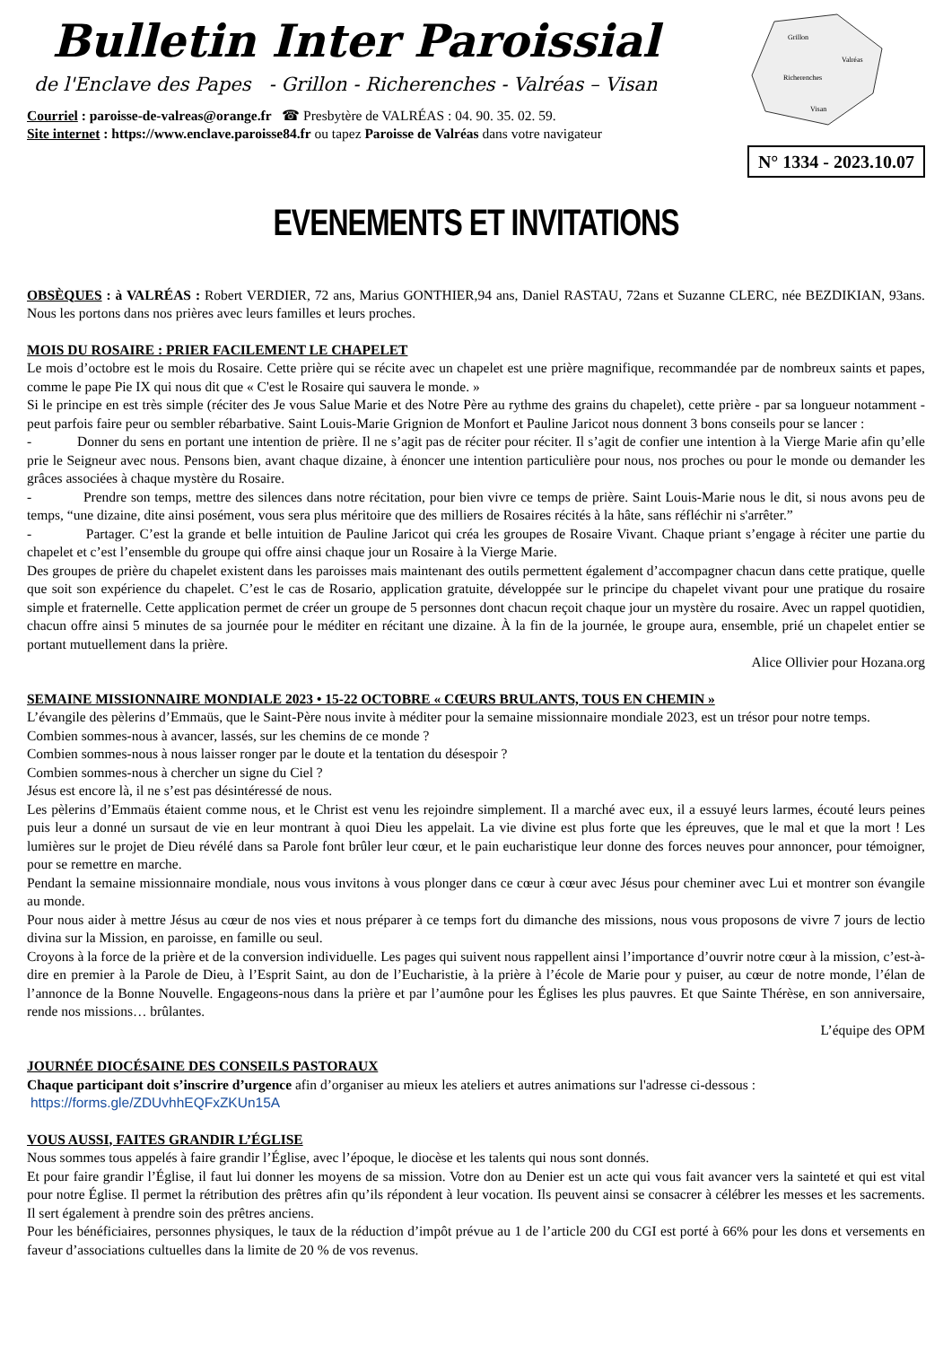Bulletin Inter Paroissial
de l'Enclave des Papes - Grillon - Richerenches - Valréas – Visan
Courriel : paroisse-de-valreas@orange.fr ☎ Presbytère de VALRÉAS : 04. 90. 35. 02. 59.
Site internet : https://www.enclave.paroisse84.fr ou tapez Paroisse de Valréas dans votre navigateur
Grillon
Valréas
Richerenches
Visan
N° 1334 - 2023.10.07
EVENEMENTS ET INVITATIONS
OBSÈQUES : à VALRÉAS : Robert VERDIER, 72 ans, Marius GONTHIER,94 ans, Daniel RASTAU, 72ans et Suzanne CLERC, née BEZDIKIAN, 93ans. Nous les portons dans nos prières avec leurs familles et leurs proches.
MOIS DU ROSAIRE : PRIER FACILEMENT LE CHAPELET
Le mois d’octobre est le mois du Rosaire. Cette prière qui se récite avec un chapelet est une prière magnifique, recommandée par de nombreux saints et papes, comme le pape Pie IX qui nous dit que « C'est le Rosaire qui sauvera le monde. »
Si le principe en est très simple (réciter des Je vous Salue Marie et des Notre Père au rythme des grains du chapelet), cette prière - par sa longueur notamment - peut parfois faire peur ou sembler rébarbative. Saint Louis-Marie Grignion de Monfort et Pauline Jaricot nous donnent 3 bons conseils pour se lancer :
- Donner du sens en portant une intention de prière. Il ne s’agit pas de réciter pour réciter. Il s’agit de confier une intention à la Vierge Marie afin qu’elle prie le Seigneur avec nous. Pensons bien, avant chaque dizaine, à énoncer une intention particulière pour nous, nos proches ou pour le monde ou demander les grâces associées à chaque mystère du Rosaire.
- Prendre son temps, mettre des silences dans notre récitation, pour bien vivre ce temps de prière. Saint Louis-Marie nous le dit, si nous avons peu de temps, “une dizaine, dite ainsi posément, vous sera plus méritoire que des milliers de Rosaires récités à la hâte, sans réfléchir ni s'arrêter.”
- Partager. C’est la grande et belle intuition de Pauline Jaricot qui créa les groupes de Rosaire Vivant. Chaque priant s’engage à réciter une partie du chapelet et c’est l’ensemble du groupe qui offre ainsi chaque jour un Rosaire à la Vierge Marie.
Des groupes de prière du chapelet existent dans les paroisses mais maintenant des outils permettent également d’accompagner chacun dans cette pratique, quelle que soit son expérience du chapelet. C’est le cas de Rosario, application gratuite, développée sur le principe du chapelet vivant pour une pratique du rosaire simple et fraternelle. Cette application permet de créer un groupe de 5 personnes dont chacun reçoit chaque jour un mystère du rosaire. Avec un rappel quotidien, chacun offre ainsi 5 minutes de sa journée pour le méditer en récitant une dizaine. À la fin de la journée, le groupe aura, ensemble, prié un chapelet entier se portant mutuellement dans la prière.
Alice Ollivier pour Hozana.org
SEMAINE MISSIONNAIRE MONDIALE 2023 • 15-22 OCTOBRE « CŒURS BRULANTS, TOUS EN CHEMIN »
L’évangile des pèlerins d’Emmaüs, que le Saint-Père nous invite à méditer pour la semaine missionnaire mondiale 2023, est un trésor pour notre temps.
Combien sommes-nous à avancer, lassés, sur les chemins de ce monde ?
Combien sommes-nous à nous laisser ronger par le doute et la tentation du désespoir ?
Combien sommes-nous à chercher un signe du Ciel ?
Jésus est encore là, il ne s’est pas désintéressé de nous.
Les pèlerins d’Emmaüs étaient comme nous, et le Christ est venu les rejoindre simplement. Il a marché avec eux, il a essuyé leurs larmes, écouté leurs peines puis leur a donné un sursaut de vie en leur montrant à quoi Dieu les appelait. La vie divine est plus forte que les épreuves, que le mal et que la mort ! Les lumières sur le projet de Dieu révélé dans sa Parole font brûler leur cœur, et le pain eucharistique leur donne des forces neuves pour annoncer, pour témoigner, pour se remettre en marche.
Pendant la semaine missionnaire mondiale, nous vous invitons à vous plonger dans ce cœur à cœur avec Jésus pour cheminer avec Lui et montrer son évangile au monde.
Pour nous aider à mettre Jésus au cœur de nos vies et nous préparer à ce temps fort du dimanche des missions, nous vous proposons de vivre 7 jours de lectio divina sur la Mission, en paroisse, en famille ou seul.
Croyons à la force de la prière et de la conversion individuelle. Les pages qui suivent nous rappellent ainsi l’importance d’ouvrir notre cœur à la mission, c’est-à-dire en premier à la Parole de Dieu, à l’Esprit Saint, au don de l’Eucharistie, à la prière à l’école de Marie pour y puiser, au cœur de notre monde, l’élan de l’annonce de la Bonne Nouvelle. Engageons-nous dans la prière et par l’aumône pour les Églises les plus pauvres. Et que Sainte Thérèse, en son anniversaire, rende nos missions… brûlantes.
L’équipe des OPM
JOURNÉE DIOCÉSAINE DES CONSEILS PASTORAUX
Chaque participant doit s’inscrire d’urgence afin d’organiser au mieux les ateliers et autres animations sur l'adresse ci-dessous :
https://forms.gle/ZDUvhhEQFxZKUn15A
VOUS AUSSI, FAITES GRANDIR L’ÉGLISE
Nous sommes tous appelés à faire grandir l’Église, avec l’époque, le diocèse et les talents qui nous sont donnés.
Et pour faire grandir l’Église, il faut lui donner les moyens de sa mission. Votre don au Denier est un acte qui vous fait avancer vers la sainteté et qui est vital pour notre Église. Il permet la rétribution des prêtres afin qu’ils répondent à leur vocation. Ils peuvent ainsi se consacrer à célébrer les messes et les sacrements. Il sert également à prendre soin des prêtres anciens.
Pour les bénéficiaires, personnes physiques, le taux de la réduction d’impôt prévue au 1 de l’article 200 du CGI est porté à 66% pour les dons et versements en faveur d’associations cultuelles dans la limite de 20 % de vos revenus.